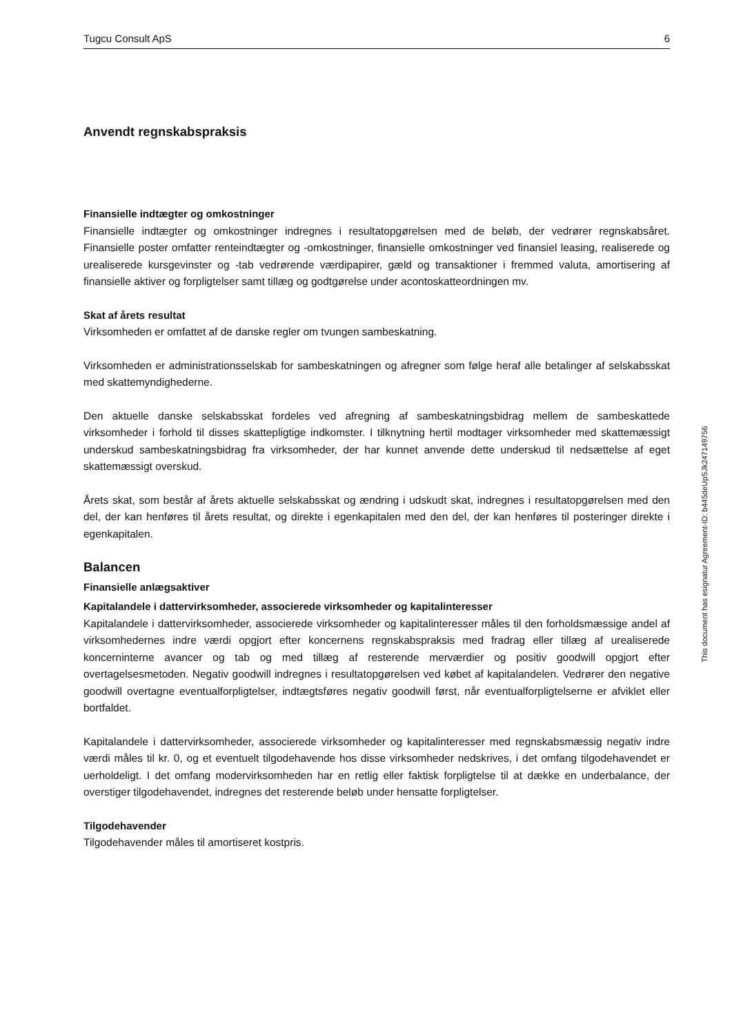Tugcu Consult ApS 6
Anvendt regnskabspraksis
Finansielle indtægter og omkostninger
Finansielle indtægter og omkostninger indregnes i resultatopgørelsen med de beløb, der vedrører regnskabsåret. Finansielle poster omfatter renteindtægter og -omkostninger, finansielle omkostninger ved finansiel leasing, realiserede og urealiserede kursgevinster og -tab vedrørende værdipapirer, gæld og transaktioner i fremmed valuta, amortisering af finansielle aktiver og forpligtelser samt tillæg og godtgørelse under acontoskatteordningen mv.
Skat af årets resultat
Virksomheden er omfattet af de danske regler om tvungen sambeskatning.
Virksomheden er administrationsselskab for sambeskatningen og afregner som følge heraf alle betalinger af selskabsskat med skattemyndighederne.
Den aktuelle danske selskabsskat fordeles ved afregning af sambeskatningsbidrag mellem de sambeskattede virksomheder i forhold til disses skattepligtige indkomster. I tilknytning hertil modtager virksomheder med skattemæssigt underskud sambeskatningsbidrag fra virksomheder, der har kunnet anvende dette underskud til nedsættelse af eget skattemæssigt overskud.
Årets skat, som består af årets aktuelle selskabsskat og ændring i udskudt skat, indregnes i resultatopgørelsen med den del, der kan henføres til årets resultat, og direkte i egenkapitalen med den del, der kan henføres til posteringer direkte i egenkapitalen.
Balancen
Finansielle anlægsaktiver
Kapitalandele i dattervirksomheder, associerede virksomheder og kapitalinteresser
Kapitalandele i dattervirksomheder, associerede virksomheder og kapitalinteresser måles til den forholdsmæssige andel af virksomhedernes indre værdi opgjort efter koncernens regnskabspraksis med fradrag eller tillæg af urealiserede koncerninterne avancer og tab og med tillæg af resterende merværdier og positiv goodwill opgjort efter overtagelsesmetoden. Negativ goodwill indregnes i resultatopgørelsen ved købet af kapitalandelen. Vedrører den negative goodwill overtagne eventualforpligtelser, indtægtsføres negativ goodwill først, når eventualforpligtelserne er afviklet eller bortfaldet.
Kapitalandele i dattervirksomheder, associerede virksomheder og kapitalinteresser med regnskabsmæssig negativ indre værdi måles til kr. 0, og et eventuelt tilgodehavende hos disse virksomheder nedskrives, i det omfang tilgodehavendet er uerholdeligt. I det omfang modervirksomheden har en retlig eller faktisk forpligtelse til at dække en underbalance, der overstiger tilgodehavendet, indregnes det resterende beløb under hensatte forpligtelser.
Tilgodehavender
Tilgodehavender måles til amortiseret kostpris.
This document has esignatur Agreement-ID: b445deUpSJk247149756